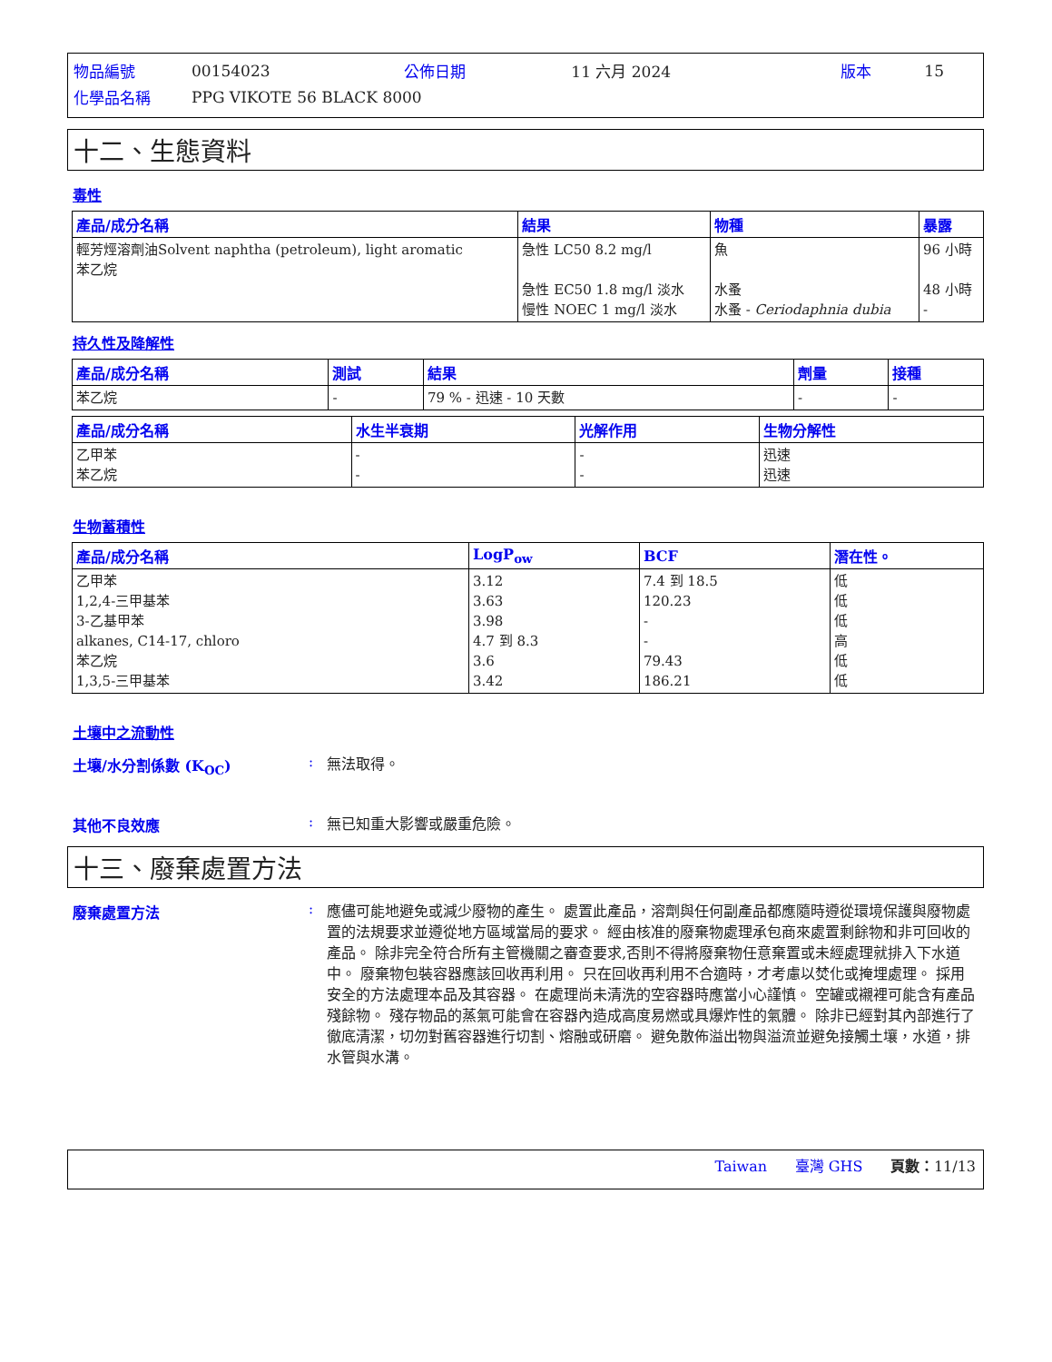| 物品編號 | 00154023 | 公佈日期 | 11 六月 2024 | 版本 | 15 |
| 化學品名稱 | PPG VIKOTE 56 BLACK 8000 | | | | |
十二、生態資料
毒性
| 產品/成分名稱 | 結果 | 物種 | 暴露 |
| --- | --- | --- | --- |
| 輕芳烴溶劑油Solvent naphtha (petroleum), light aromatic 苯乙烷 | 急性 LC50 8.2 mg/l 急性 EC50 1.8 mg/l 淡水 慢性 NOEC 1 mg/l 淡水 | 魚 水蚤 水蚤 - Ceriodaphnia dubia | 96 小時 48 小時 - |
持久性及降解性
| 產品/成分名稱 | 測試 | 結果 | 劑量 | 接種 |
| --- | --- | --- | --- | --- |
| 苯乙烷 | - | 79 % - 迅速 - 10 天數 | - | - |
| 產品/成分名稱 | 水生半衰期 | 光解作用 | 生物分解性 |
| --- | --- | --- | --- |
| 乙甲苯 苯乙烷 | - - | - - | 迅速 迅速 |
生物蓄積性
| 產品/成分名稱 | LogP<sub>ow</sub> | BCF | 潛在性。 |
| --- | --- | --- | --- |
| 乙甲苯 1,2,4-三甲基苯 3-乙基甲苯 alkanes, C14-17, chloro 苯乙烷 1,3,5-三甲基苯 | 3.12 3.63 3.98 4.7 到 8.3 3.6 3.42 | 7.4 到 18.5 120.23 - - 79.43 186.21 | 低 低 低 高 低 低 |
土壤中之流動性
土壤/水分割係數 (K<sub>OC</sub>) :
無法取得。
其他不良效應 :
無已知重大影響或嚴重危險。
十三、廢棄處置方法
廢棄處置方法 :
應儘可能地避免或減少廢物的產生。 處置此產品，溶劑與任何副產品都應隨時遵從環境保護與廢物處置的法規要求並遵從地方區域當局的要求。 經由核准的廢棄物處理承包商來處置剩餘物和非可回收的產品。 除非完全符合所有主管機關之審查要求,否則不得將廢棄物任意棄置或未經處理就排入下水道中。 廢棄物包裝容器應該回收再利用。 只在回收再利用不合適時，才考慮以焚化或掩埋處理。 採用安全的方法處理本品及其容器。 在處理尚未清洗的空容器時應當小心謹慎。 空罐或襯裡可能含有產品殘餘物。 殘存物品的蒸氣可能會在容器內造成高度易燃或具爆炸性的氣體。 除非已經對其內部進行了徹底清潔，切勿對舊容器進行切割、熔融或研磨。 避免散佈溢出物與溢流並避免接觸土壤，水道，排水管與水溝。
Taiwan 臺灣 GHS 頁數：11/13